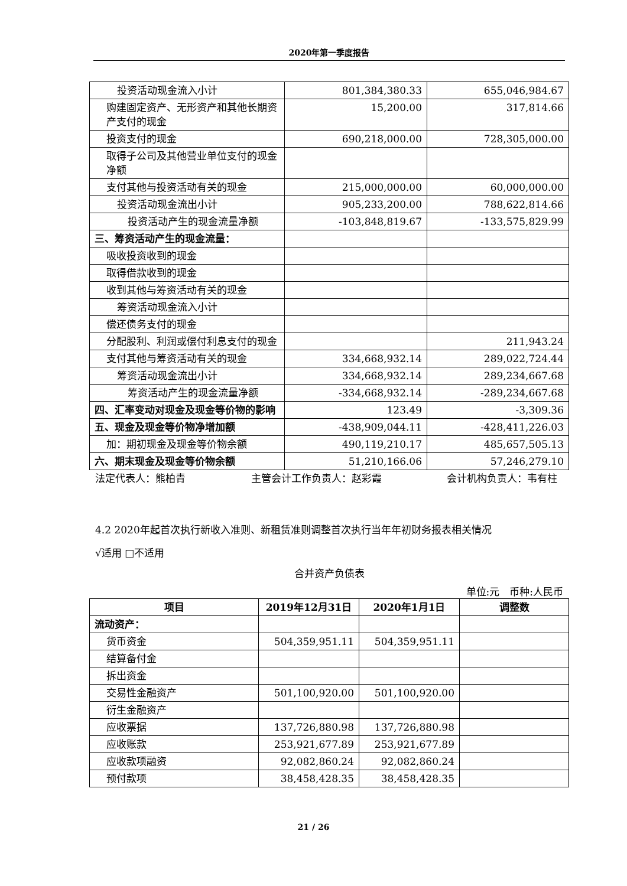2020年第一季度报告
| 投资活动现金流入小计 | 801,384,380.33 | 655,046,984.67 |
| 购建固定资产、无形资产和其他长期资产支付的现金 | 15,200.00 | 317,814.66 |
| 投资支付的现金 | 690,218,000.00 | 728,305,000.00 |
| 取得子公司及其他营业单位支付的现金净额 | | |
| 支付其他与投资活动有关的现金 | 215,000,000.00 | 60,000,000.00 |
| 投资活动现金流出小计 | 905,233,200.00 | 788,622,814.66 |
| 投资活动产生的现金流量净额 | -103,848,819.67 | -133,575,829.99 |
| 三、筹资活动产生的现金流量： | | |
| 吸收投资收到的现金 | | |
| 取得借款收到的现金 | | |
| 收到其他与筹资活动有关的现金 | | |
| 筹资活动现金流入小计 | | |
| 偿还债务支付的现金 | | |
| 分配股利、利润或偿付利息支付的现金 | | 211,943.24 |
| 支付其他与筹资活动有关的现金 | 334,668,932.14 | 289,022,724.44 |
| 筹资活动现金流出小计 | 334,668,932.14 | 289,234,667.68 |
| 筹资活动产生的现金流量净额 | -334,668,932.14 | -289,234,667.68 |
| 四、汇率变动对现金及现金等价物的影响 | 123.49 | -3,309.36 |
| 五、现金及现金等价物净增加额 | -438,909,044.11 | -428,411,226.03 |
| 加：期初现金及现金等价物余额 | 490,119,210.17 | 485,657,505.13 |
| 六、期末现金及现金等价物余额 | 51,210,166.06 | 57,246,279.10 |
法定代表人：熊柏青 主管会计工作负责人：赵彩霞 会计机构负责人：韦有柱
4.2 2020年起首次执行新收入准则、新租赁准则调整首次执行当年年初财务报表相关情况
√适用 □不适用
合并资产负债表
单位:元　币种:人民币
| 项目 | 2019年12月31日 | 2020年1月1日 | 调整数 |
| --- | --- | --- | --- |
| 流动资产： | | | |
| 货币资金 | 504,359,951.11 | 504,359,951.11 | |
| 结算备付金 | | | |
| 拆出资金 | | | |
| 交易性金融资产 | 501,100,920.00 | 501,100,920.00 | |
| 衍生金融资产 | | | |
| 应收票据 | 137,726,880.98 | 137,726,880.98 | |
| 应收账款 | 253,921,677.89 | 253,921,677.89 | |
| 应收款项融资 | 92,082,860.24 | 92,082,860.24 | |
| 预付款项 | 38,458,428.35 | 38,458,428.35 | |
21 / 26